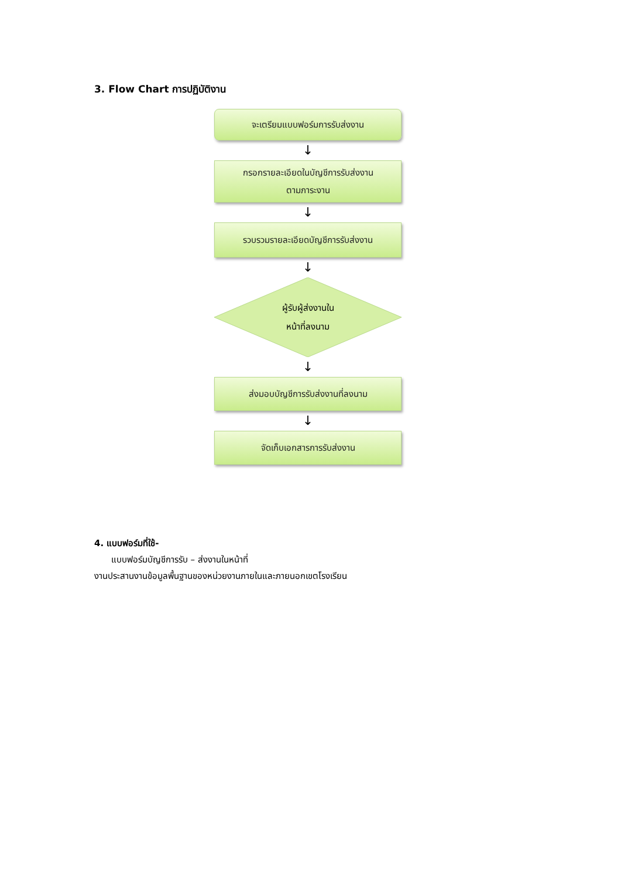3. Flow Chart การปฏิบัติงาน
จะเตรียมแบบฟอร์มการรับส่งงาน
↓
กรอกรายละเอียดในบัญชีการรับส่งงาน
ตามภาระงาน
↓
รวบรวมรายละเอียดบัญชีการรับส่งงาน
↓
ผู้รับผู้ส่งงานใน
หน้าที่ลงนาม
↓
ส่งมอบบัญชีการรับส่งงานที่ลงนาม
↓
จัดเก็บเอกสารการรับส่งงาน
4. แบบฟอร์มที่ใช้-
แบบฟอร์มบัญชีการรับ – ส่งงานในหน้าที่
งานประสานงานข้อมูลพื้นฐานของหน่วยงานภายในและภายนอกเขตโรงเรียน